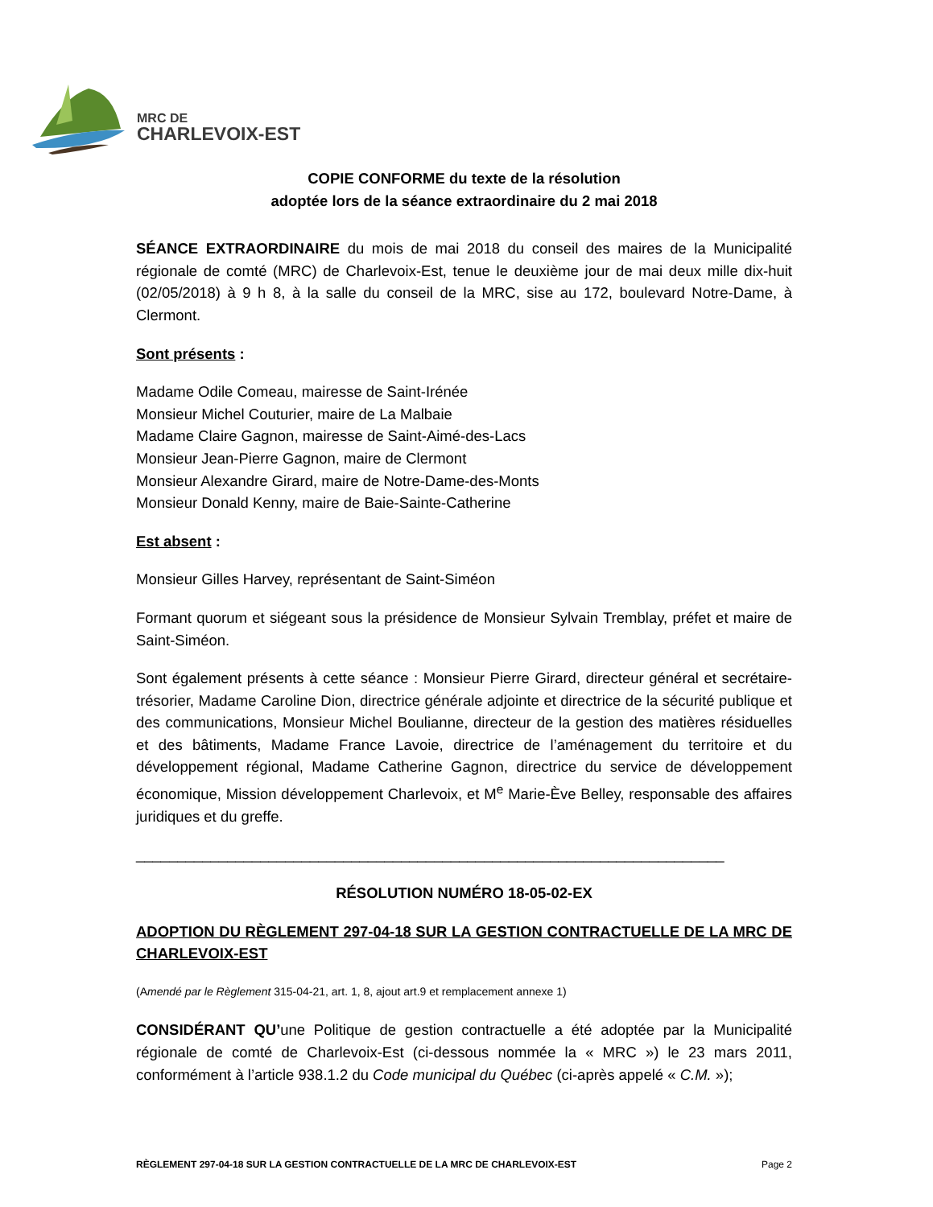MRC DE
CHARLEVOIX-EST
COPIE CONFORME du texte de la résolution
adoptée lors de la séance extraordinaire du 2 mai 2018
SÉANCE EXTRAORDINAIRE du mois de mai 2018 du conseil des maires de la Municipalité régionale de comté (MRC) de Charlevoix-Est, tenue le deuxième jour de mai deux mille dix-huit (02/05/2018) à 9 h 8, à la salle du conseil de la MRC, sise au 172, boulevard Notre-Dame, à Clermont.
Sont présents :
Madame Odile Comeau, mairesse de Saint-Irénée
Monsieur Michel Couturier, maire de La Malbaie
Madame Claire Gagnon, mairesse de Saint-Aimé-des-Lacs
Monsieur Jean-Pierre Gagnon, maire de Clermont
Monsieur Alexandre Girard, maire de Notre-Dame-des-Monts
Monsieur Donald Kenny, maire de Baie-Sainte-Catherine
Est absent :
Monsieur Gilles Harvey, représentant de Saint-Siméon
Formant quorum et siégeant sous la présidence de Monsieur Sylvain Tremblay, préfet et maire de Saint-Siméon.
Sont également présents à cette séance : Monsieur Pierre Girard, directeur général et secrétaire-trésorier, Madame Caroline Dion, directrice générale adjointe et directrice de la sécurité publique et des communications, Monsieur Michel Boulianne, directeur de la gestion des matières résiduelles et des bâtiments, Madame France Lavoie, directrice de l’aménagement du territoire et du développement régional, Madame Catherine Gagnon, directrice du service de développement économique, Mission développement Charlevoix, et M<sup>e</sup> Marie-Ève Belley, responsable des affaires juridiques et du greffe.
_______________________________________________________________________
RÉSOLUTION NUMÉRO 18-05-02-EX
ADOPTION DU RÈGLEMENT 297-04-18 SUR LA GESTION CONTRACTUELLE DE LA MRC DE CHARLEVOIX-EST
(Amendé par le Règlement 315-04-21, art. 1, 8, ajout art.9 et remplacement annexe 1)
CONSIDÉRANT QU’une Politique de gestion contractuelle a été adoptée par la Municipalité régionale de comté de Charlevoix-Est (ci-dessous nommée la « MRC ») le 23 mars 2011, conformément à l’article 938.1.2 du Code municipal du Québec (ci-après appelé « C.M. »);
RÈGLEMENT 297-04-18 SUR LA GESTION CONTRACTUELLE DE LA MRC DE CHARLEVOIX-EST Page 2